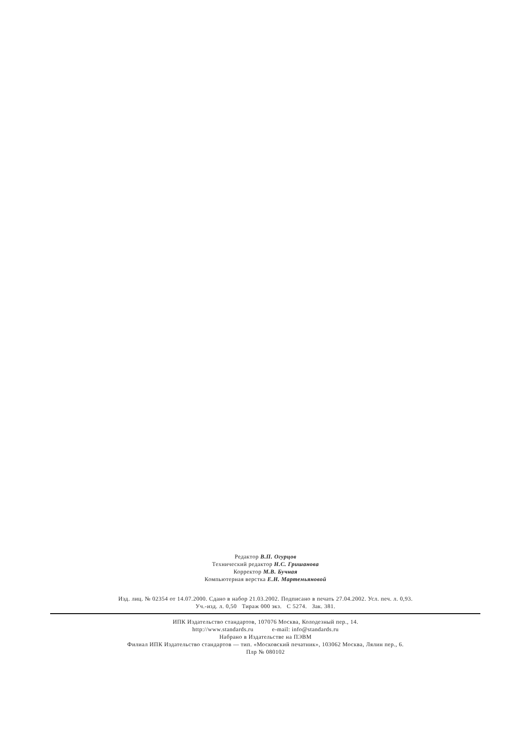Редактор В.П. Огурцов
Технический редактор Н.С. Гришанова
Корректор М.В. Бучная
Компьютерная верстка Е.Н. Мартемьяновой
Изд. лиц. № 02354 от 14.07.2000. Сдано в набор 21.03.2002. Подписано в печать 27.04.2002. Усл. печ. л. 0,93.
Уч.-изд. л. 0,50 Тираж 000 экз. С 5274. Зак. 381.
ИПК Издательство стандартов, 107076 Москва, Колодезный пер., 14.
http://www.standards.ru e-mail: info@standards.ru
Набрано в Издательстве на ПЭВМ
Филиал ИПК Издательство стандартов — тип. «Московский печатник», 103062 Москва, Лялин пер., 6.
Плр № 080102